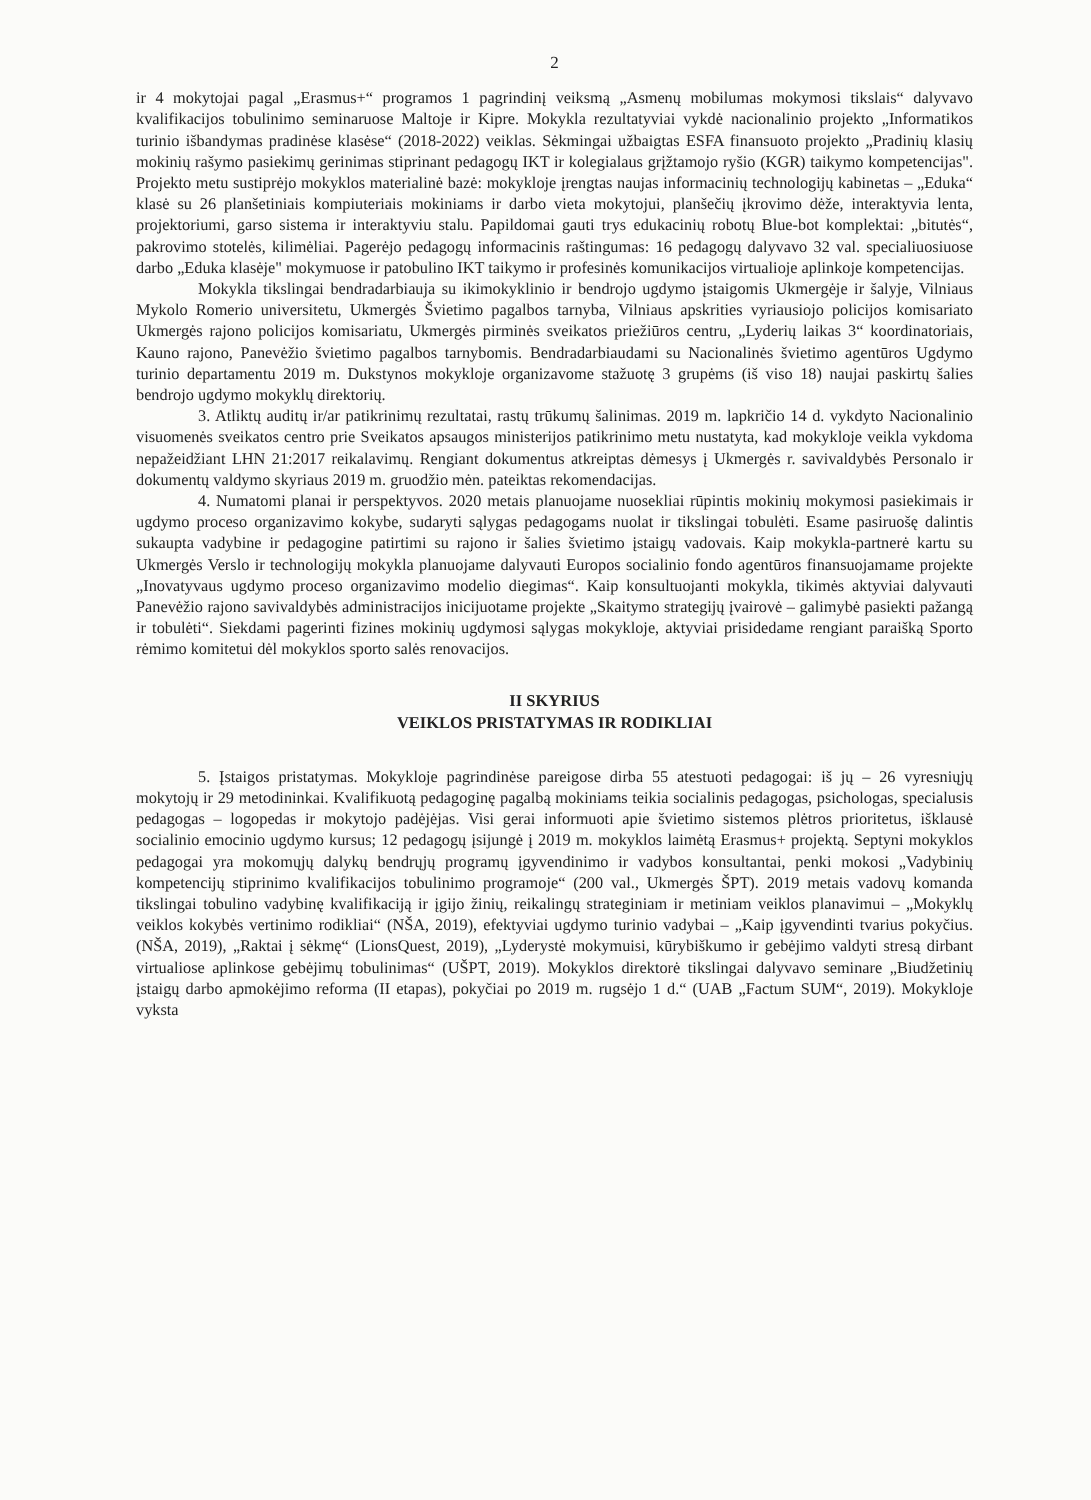2
ir 4 mokytojai pagal „Erasmus+“ programos 1 pagrindinį veiksmą „Asmenų mobilumas mokymosi tikslais“ dalyvavo kvalifikacijos tobulinimo seminaruose Maltoje ir Kipre. Mokykla rezultatyviai vykdė nacionalinio projekto „Informatikos turinio išbandymas pradinėse klasėse“ (2018-2022) veiklas. Sėkmingai užbaigtas ESFA finansuoto projekto „Pradinių klasių mokinių rašymo pasiekimų gerinimas stiprinant pedagogų IKT ir kolegialaus grįžtamojo ryšio (KGR) taikymo kompetencijas". Projekto metu sustiprėjo mokyklos materialinė bazė: mokykloje įrengtas naujas informacinių technologijų kabinetas – „Eduka“ klasė su 26 planšetiniais kompiuteriais mokiniams ir darbo vieta mokytojui, planšečių įkrovimo dėže, interaktyvia lenta, projektoriumi, garso sistema ir interaktyviu stalu. Papildomai gauti trys edukacinių robotų Blue-bot komplektai: „bitutės“, pakrovimo stotelės, kilimėliai. Pagerėjo pedagogų informacinis raštingumas: 16 pedagogų dalyvavo 32 val. specialiuosiuose darbo „Eduka klasėje" mokymuose ir patobulino IKT taikymo ir profesinės komunikacijos virtualioje aplinkoje kompetencijas.
Mokykla tikslingai bendradarbiauja su ikimokyklinio ir bendrojo ugdymo įstaigomis Ukmergėje ir šalyje, Vilniaus Mykolo Romerio universitetu, Ukmergės Švietimo pagalbos tarnyba, Vilniaus apskrities vyriausiojo policijos komisariato Ukmergės rajono policijos komisariatu, Ukmergės pirminės sveikatos priežiūros centru, „Lyderių laikas 3“ koordinatoriais, Kauno rajono, Panevėžio švietimo pagalbos tarnybomis. Bendradarbiaudami su Nacionalinės švietimo agentūros Ugdymo turinio departamentu 2019 m. Dukstynos mokykloje organizavome stažuotę 3 grupėms (iš viso 18) naujai paskirtų šalies bendrojo ugdymo mokyklų direktorių.
3. Atliktų auditų ir/ar patikrinimų rezultatai, rastų trūkumų šalinimas. 2019 m. lapkričio 14 d. vykdyto Nacionalinio visuomenės sveikatos centro prie Sveikatos apsaugos ministerijos patikrinimo metu nustatyta, kad mokykloje veikla vykdoma nepažeidžiant LHN 21:2017 reikalavimų. Rengiant dokumentus atkreiptas dėmesys į Ukmergės r. savivaldybės Personalo ir dokumentų valdymo skyriaus 2019 m. gruodžio mėn. pateiktas rekomendacijas.
4. Numatomi planai ir perspektyvos. 2020 metais planuojame nuosekliai rūpintis mokinių mokymosi pasiekimais ir ugdymo proceso organizavimo kokybe, sudaryti sąlygas pedagogams nuolat ir tikslingai tobulėti. Esame pasiruošę dalintis sukaupta vadybine ir pedagogine patirtimi su rajono ir šalies švietimo įstaigų vadovais. Kaip mokykla-partnerė kartu su Ukmergės Verslo ir technologijų mokykla planuojame dalyvauti Europos socialinio fondo agentūros finansuojamame projekte „Inovatyvaus ugdymo proceso organizavimo modelio diegimas“. Kaip konsultuojanti mokykla, tikimės aktyviai dalyvauti Panevėžio rajono savivaldybės administracijos inicijuotame projekte „Skaitymo strategijų įvairovė – galimybė pasiekti pažangą ir tobulėti“. Siekdami pagerinti fizines mokinių ugdymosi sąlygas mokykloje, aktyviai prisidedame rengiant paraišką Sporto rėmimo komitetui dėl mokyklos sporto salės renovacijos.
II SKYRIUS
VEIKLOS PRISTATYMAS IR RODIKLIAI
5. Įstaigos pristatymas. Mokykloje pagrindinėse pareigose dirba 55 atestuoti pedagogai: iš jų – 26 vyresniųjų mokytojų ir 29 metodininkai. Kvalifikuotą pedagoginę pagalbą mokiniams teikia socialinis pedagogas, psichologas, specialusis pedagogas – logopedas ir mokytojo padėjėjas. Visi gerai informuoti apie švietimo sistemos plėtros prioritetus, išklausė socialinio emocinio ugdymo kursus; 12 pedagogų įsijungė į 2019 m. mokyklos laimėtą Erasmus+ projektą. Septyni mokyklos pedagogai yra mokomųjų dalykų bendrųjų programų įgyvendinimo ir vadybos konsultantai, penki mokosi „Vadybinių kompetencijų stiprinimo kvalifikacijos tobulinimo programoje“ (200 val., Ukmergės ŠPT). 2019 metais vadovų komanda tikslingai tobulino vadybinę kvalifikaciją ir įgijo žinių, reikalingų strateginiam ir metiniam veiklos planavimui – „Mokyklų veiklos kokybės vertinimo rodikliai“ (NŠA, 2019), efektyviai ugdymo turinio vadybai – „Kaip įgyvendinti tvarius pokyčius. (NŠA, 2019), „Raktai į sėkmę“ (LionsQuest, 2019), „Lyderystė mokymuisi, kūrybiškumo ir gebėjimo valdyti stresą dirbant virtualiose aplinkose gebėjimų tobulinimas“ (UŠPT, 2019). Mokyklos direktorė tikslingai dalyvavo seminare „Biudžetinių įstaigų darbo apmokėjimo reforma (II etapas), pokyčiai po 2019 m. rugsėjo 1 d.“ (UAB „Factum SUM“, 2019). Mokykloje vyksta